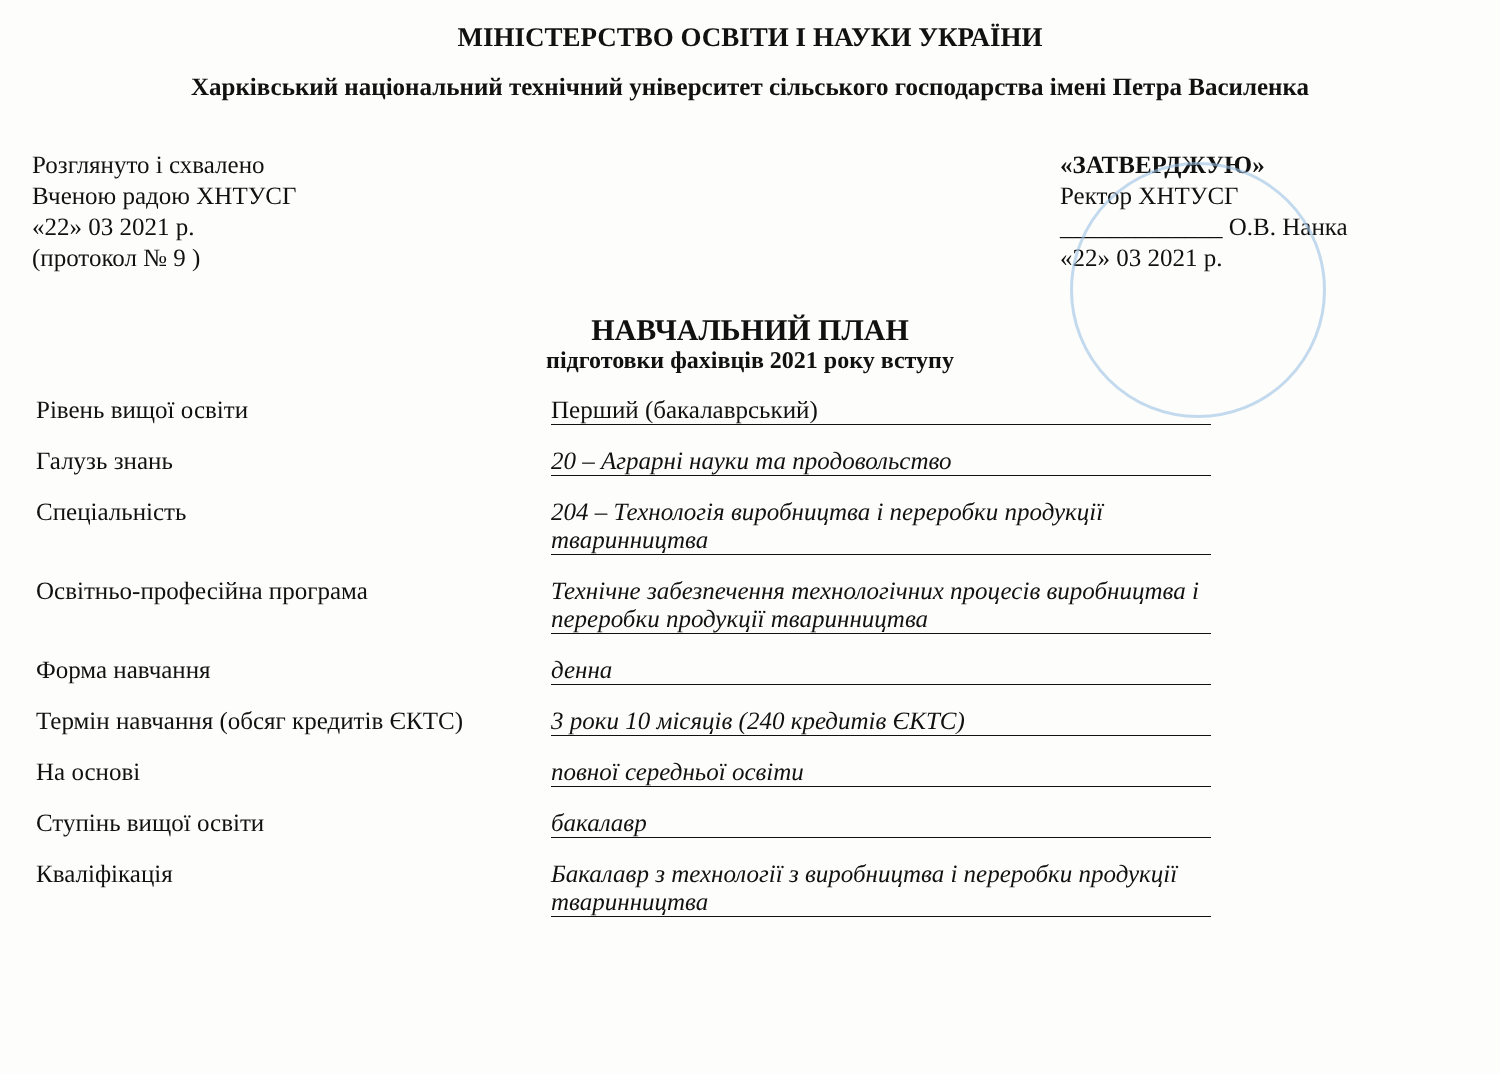МІНІСТЕРСТВО ОСВІТИ І НАУКИ УКРАЇНИ
Харківський національний технічний університет сільського господарства імені Петра Василенка
Розглянуто і схвалено
Вченою радою ХНТУСГ
«22» 03 2021 р.
(протокол № 9 )
«ЗАТВЕРДЖУЮ»
Ректор ХНТУСГ
_____________ О.В. Нанка
«22» 03 2021 р.
НАВЧАЛЬНИЙ ПЛАН
підготовки фахівців 2021 року вступу
Рівень вищої освіти Перший (бакалаврський)
Галузь знань 20 – Аграрні науки та продовольство
Спеціальність 204 – Технологія виробництва і переробки продукції тваринництва
Освітньо-професійна програма Технічне забезпечення технологічних процесів виробництва і переробки продукції тваринництва
Форма навчання денна
Термін навчання (обсяг кредитів ЄКТС)
3 роки 10 місяців (240 кредитів ЄКТС)
На основі повної середньої освіти
Ступінь вищої освіти бакалавр
Кваліфікація Бакалавр з технології з виробництва і переробки продукції тваринництва